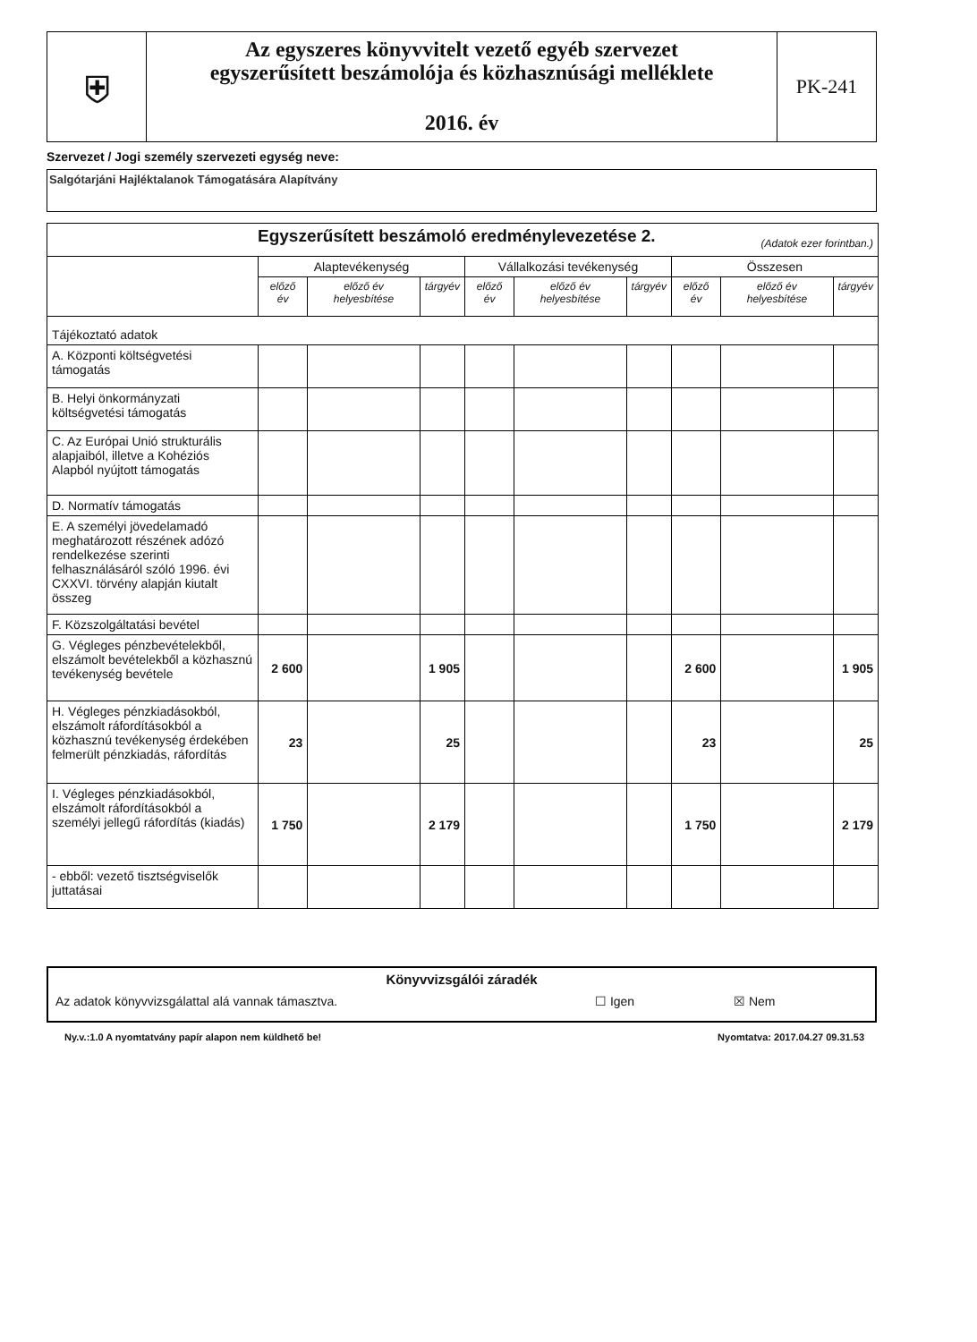⛨
Az egyszeres könyvvitelt vezető egyéb szervezet
egyszerűsített beszámolója és közhasznúsági melléklete
2016. év
PK-241
Szervezet / Jogi személy szervezeti egység neve:
Salgótarjáni Hajléktalanok Támogatására Alapítvány
| Egyszerűsített beszámoló eredménylevezetése 2. (Adatok ezer forintban.) | | | | | | | | | |
| | Alaptevékenység | | | Vállalkozási tevékenység | | | Összesen | | |
| | előző év | előző év helyesbítése | tárgyév | előző év | előző év helyesbítése | tárgyév | előző év | előző év helyesbítése | tárgyév |
| Tájékoztató adatok | | | | | | | | | |
| A. Központi költségvetési támogatás | | | | | | | | | |
| B. Helyi önkormányzati költségvetési támogatás | | | | | | | | | |
| C. Az Európai Unió strukturális alapjaiból, illetve a Kohéziós Alapból nyújtott támogatás | | | | | | | | | |
| D. Normatív támogatás | | | | | | | | | |
| E. A személyi jövedelamadó meghatározott részének adózó rendelkezése szerinti felhasználásáról szóló 1996. évi CXXVI. törvény alapján kiutalt összeg | | | | | | | | | |
| F. Közszolgáltatási bevétel | | | | | | | | | |
| G. Végleges pénzbevételekből, elszámolt bevételekből a közhasznú tevékenység bevétele | 2 600 | | 1 905 | | | | 2 600 | | 1 905 |
| H. Végleges pénzkiadásokból, elszámolt ráfordításokból a közhasznú tevékenység érdekében felmerült pénzkiadás, ráfordítás | 23 | | 25 | | | | 23 | | 25 |
| I. Végleges pénzkiadásokból, elszámolt ráfordításokból a személyi jellegű ráfordítás (kiadás) | 1 750 | | 2 179 | | | | 1 750 | | 2 179 |
| - ebből: vezető tisztségviselők juttatásai | | | | | | | | | |
Könyvvizsgálói záradék
Az adatok könyvvizsgálattal alá vannak támasztva. ☐ Igen ☒ Nem
Ny.v.:1.0 A nyomtatvány papír alapon nem küldhető be! Nyomtatva: 2017.04.27 09.31.53